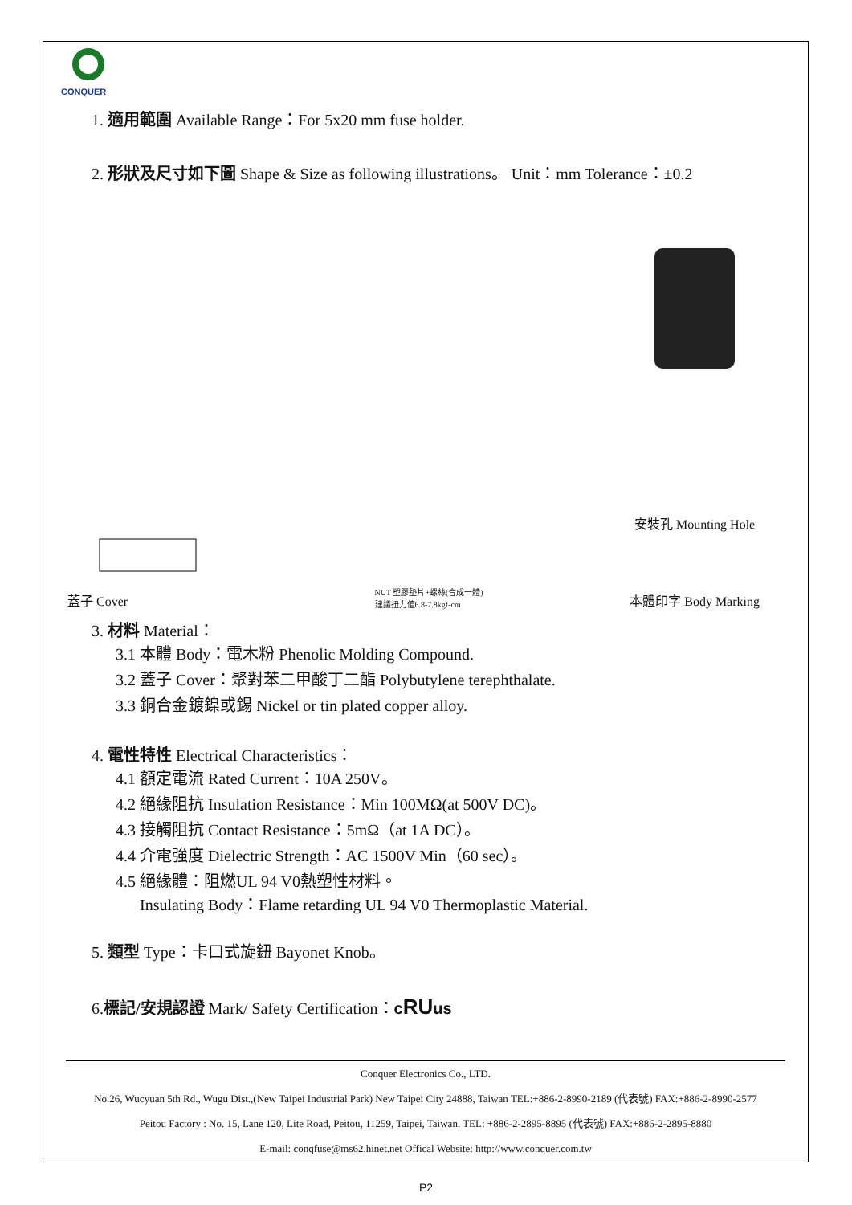CONQUER
1. 適用範圍 Available Range：For 5x20 mm fuse holder.
2. 形狀及尺寸如下圖 Shape & Size as following illustrations。 Unit：mm Tolerance：±0.2
蓋子 Cover
NUT 塑膠墊片+螺絲(合成一體)
建議扭力值6.8-7.8kgf-cm
安裝孔 Mounting Hole
本體印字 Body Marking
3. 材料 Material：
3.1 本體 Body：電木粉 Phenolic Molding Compound.
3.2 蓋子 Cover：聚對苯二甲酸丁二酯 Polybutylene terephthalate.
3.3 銅合金鍍鎳或錫 Nickel or tin plated copper alloy.
4. 電性特性 Electrical Characteristics：
4.1 額定電流 Rated Current：10A 250V。
4.2 絕緣阻抗 Insulation Resistance：Min 100MΩ(at 500V DC)。
4.3 接觸阻抗 Contact Resistance：5mΩ（at 1A DC）。
4.4 介電強度 Dielectric Strength：AC 1500V Min（60 sec）。
4.5 絕緣體：阻燃UL 94 V0熱塑性材料。
Insulating Body：Flame retarding UL 94 V0 Thermoplastic Material.
5. 類型 Type：卡口式旋鈕 Bayonet Knob。
6.標記/安規認證 Mark/ Safety Certification：cRUus
Conquer Electronics Co., LTD.
No.26, Wucyuan 5th Rd., Wugu Dist.,(New Taipei Industrial Park) New Taipei City 24888, Taiwan TEL:+886-2-8990-2189 (代表號) FAX:+886-2-8990-2577
Peitou Factory : No. 15, Lane 120, Lite Road, Peitou, 11259, Taipei, Taiwan. TEL: +886-2-2895-8895 (代表號) FAX:+886-2-2895-8880
E-mail: conqfuse@ms62.hinet.net Offical Website: http://www.conquer.com.tw
P2